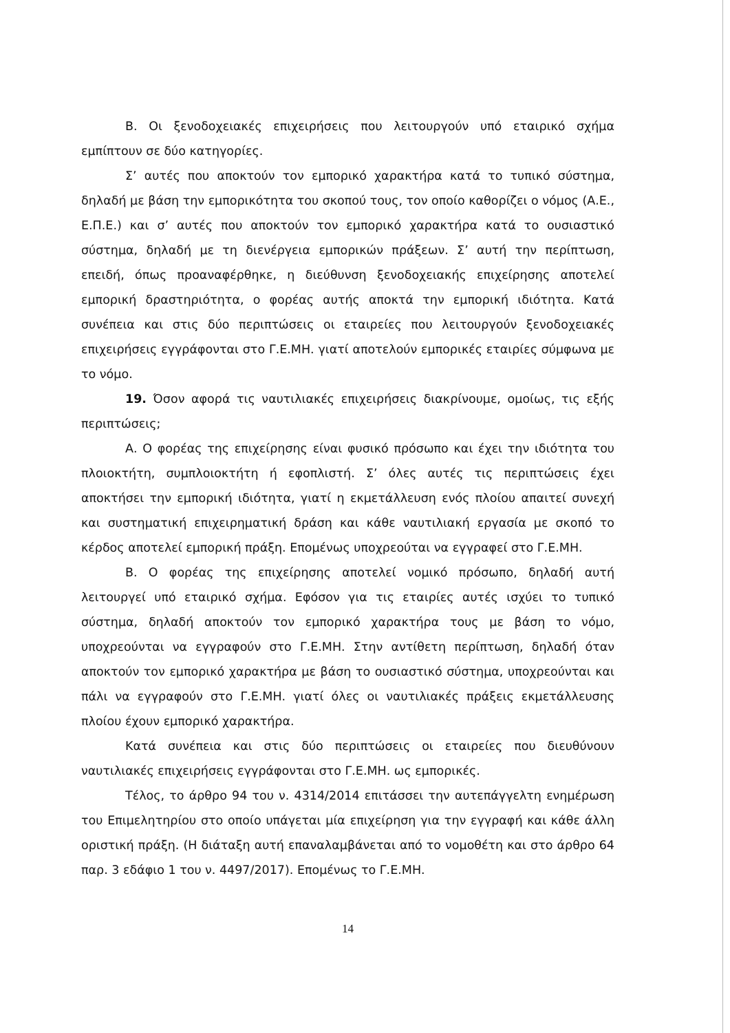B. Οι ξενοδοχειακές επιχειρήσεις που λειτουργούν υπό εταιρικό σχήμα εμπίπτουν σε δύο κατηγορίες.
Σ’ αυτές που αποκτούν τον εμπορικό χαρακτήρα κατά το τυπικό σύστημα, δηλαδή με βάση την εμπορικότητα του σκοπού τους, τον οποίο καθορίζει ο νόμος (Α.Ε., Ε.Π.Ε.) και σ’ αυτές που αποκτούν τον εμπορικό χαρακτήρα κατά το ουσιαστικό σύστημα, δηλαδή με τη διενέργεια εμπορικών πράξεων. Σ’ αυτή την περίπτωση, επειδή, όπως προαναφέρθηκε, η διεύθυνση ξενοδοχειακής επιχείρησης αποτελεί εμπορική δραστηριότητα, ο φορέας αυτής αποκτά την εμπορική ιδιότητα. Κατά συνέπεια και στις δύο περιπτώσεις οι εταιρείες που λειτουργούν ξενοδοχειακές επιχειρήσεις εγγράφονται στο Γ.Ε.ΜΗ. γιατί αποτελούν εμπορικές εταιρίες σύμφωνα με το νόμο.
19. Όσον αφορά τις ναυτιλιακές επιχειρήσεις διακρίνουμε, ομοίως, τις εξής περιπτώσεις;
Α. Ο φορέας της επιχείρησης είναι φυσικό πρόσωπο και έχει την ιδιότητα του πλοιοκτήτη, συμπλοιοκτήτη ή εφοπλιστή. Σ’ όλες αυτές τις περιπτώσεις έχει αποκτήσει την εμπορική ιδιότητα, γιατί η εκμετάλλευση ενός πλοίου απαιτεί συνεχή και συστηματική επιχειρηματική δράση και κάθε ναυτιλιακή εργασία με σκοπό το κέρδος αποτελεί εμπορική πράξη. Επομένως υποχρεούται να εγγραφεί στο Γ.Ε.ΜΗ.
Β. Ο φορέας της επιχείρησης αποτελεί νομικό πρόσωπο, δηλαδή αυτή λειτουργεί υπό εταιρικό σχήμα. Εφόσον για τις εταιρίες αυτές ισχύει το τυπικό σύστημα, δηλαδή αποκτούν τον εμπορικό χαρακτήρα τους με βάση το νόμο, υποχρεούνται να εγγραφούν στο Γ.Ε.ΜΗ. Στην αντίθετη περίπτωση, δηλαδή όταν αποκτούν τον εμπορικό χαρακτήρα με βάση το ουσιαστικό σύστημα, υποχρεούνται και πάλι να εγγραφούν στο Γ.Ε.ΜΗ. γιατί όλες οι ναυτιλιακές πράξεις εκμετάλλευσης πλοίου έχουν εμπορικό χαρακτήρα.
Κατά συνέπεια και στις δύο περιπτώσεις οι εταιρείες που διευθύνουν ναυτιλιακές επιχειρήσεις εγγράφονται στο Γ.Ε.ΜΗ. ως εμπορικές.
Τέλος, το άρθρο 94 του ν. 4314/2014 επιτάσσει την αυτεπάγγελτη ενημέρωση του Επιμελητηρίου στο οποίο υπάγεται μία επιχείρηση για την εγγραφή και κάθε άλλη οριστική πράξη. (Η διάταξη αυτή επαναλαμβάνεται από το νομοθέτη και στο άρθρο 64 παρ. 3 εδάφιο 1 του ν. 4497/2017). Επομένως το Γ.Ε.ΜΗ.
14